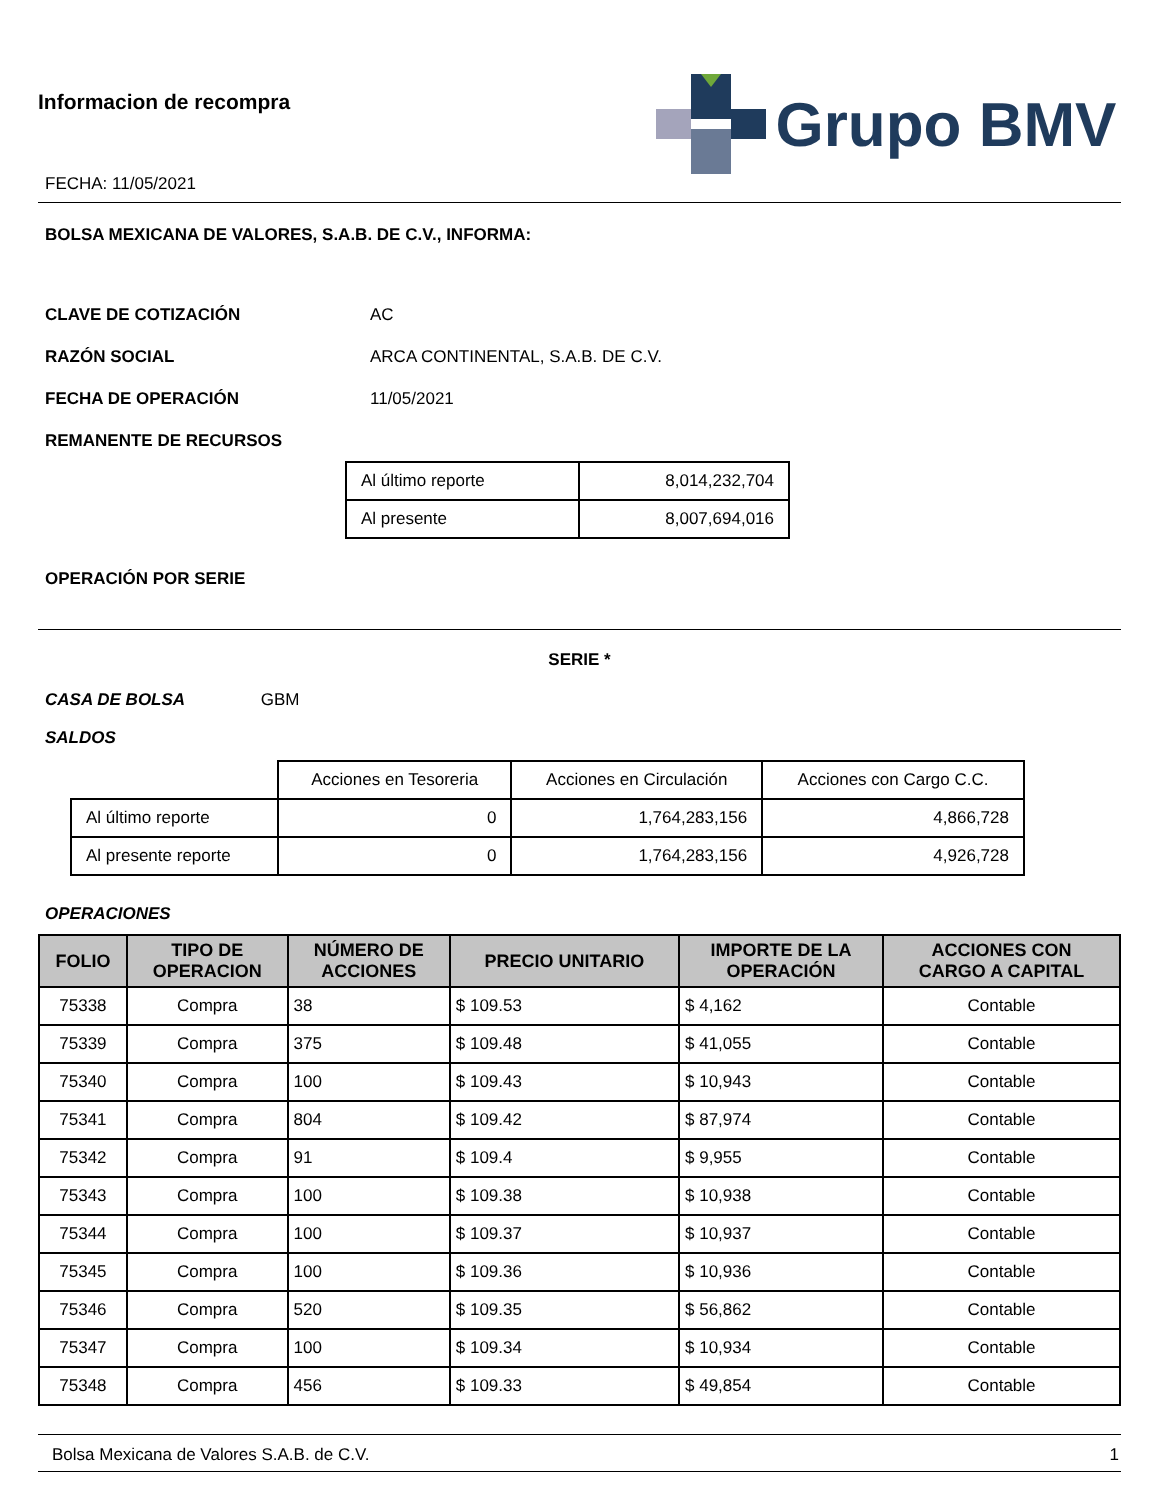Informacion de recompra
FECHA: 11/05/2021
Grupo BMV
BOLSA MEXICANA DE VALORES, S.A.B. DE C.V., INFORMA:
CLAVE DE COTIZACIÓN AC
RAZÓN SOCIAL ARCA CONTINENTAL, S.A.B. DE C.V.
FECHA DE OPERACIÓN 11/05/2021
REMANENTE DE RECURSOS
| Al último reporte | 8,014,232,704 |
| Al presente | 8,007,694,016 |
OPERACIÓN POR SERIE
SERIE *
CASA DE BOLSA GBM
SALDOS
| | Acciones en Tesoreria | Acciones en Circulación | Acciones con Cargo C.C. |
| Al último reporte | 0 | 1,764,283,156 | 4,866,728 |
| Al presente reporte | 0 | 1,764,283,156 | 4,926,728 |
OPERACIONES
| FOLIO | TIPO DE OPERACION | NÚMERO DE ACCIONES | PRECIO UNITARIO | IMPORTE DE LA OPERACIÓN | ACCIONES CON CARGO A CAPITAL |
| --- | --- | --- | --- | --- | --- |
| 75338 | Compra | 38 | $ 109.53 | $ 4,162 | Contable |
| 75339 | Compra | 375 | $ 109.48 | $ 41,055 | Contable |
| 75340 | Compra | 100 | $ 109.43 | $ 10,943 | Contable |
| 75341 | Compra | 804 | $ 109.42 | $ 87,974 | Contable |
| 75342 | Compra | 91 | $ 109.4 | $ 9,955 | Contable |
| 75343 | Compra | 100 | $ 109.38 | $ 10,938 | Contable |
| 75344 | Compra | 100 | $ 109.37 | $ 10,937 | Contable |
| 75345 | Compra | 100 | $ 109.36 | $ 10,936 | Contable |
| 75346 | Compra | 520 | $ 109.35 | $ 56,862 | Contable |
| 75347 | Compra | 100 | $ 109.34 | $ 10,934 | Contable |
| 75348 | Compra | 456 | $ 109.33 | $ 49,854 | Contable |
Bolsa Mexicana de Valores S.A.B. de C.V. 1